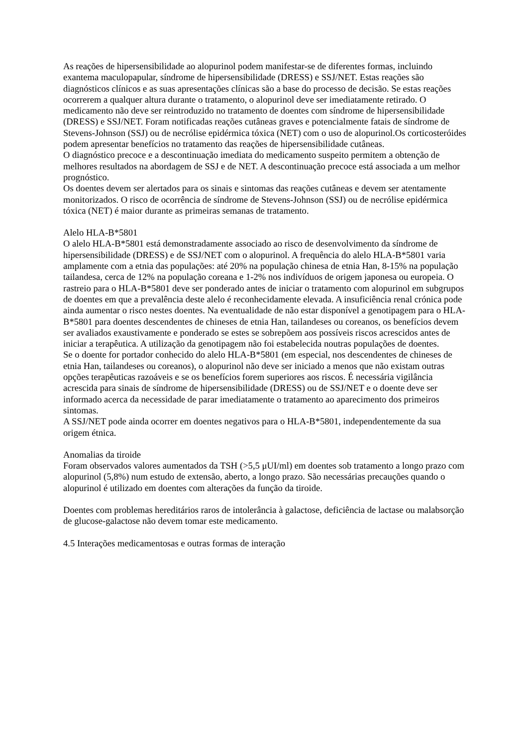As reações de hipersensibilidade ao alopurinol podem manifestar-se de diferentes formas, incluindo exantema maculopapular, síndrome de hipersensibilidade (DRESS) e SSJ/NET. Estas reações são diagnósticos clínicos e as suas apresentações clínicas são a base do processo de decisão. Se estas reações ocorrerem a qualquer altura durante o tratamento, o alopurinol deve ser imediatamente retirado. O medicamento não deve ser reintroduzido no tratamento de doentes com síndrome de hipersensibilidade (DRESS) e SSJ/NET. Foram notificadas reações cutâneas graves e potencialmente fatais de síndrome de Stevens-Johnson (SSJ) ou de necrólise epidérmica tóxica (NET) com o uso de alopurinol.Os corticosteróides podem apresentar benefícios no tratamento das reações de hipersensibilidade cutâneas.
O diagnóstico precoce e a descontinuação imediata do medicamento suspeito permitem a obtenção de melhores resultados na abordagem de SSJ e de NET. A descontinuação precoce está associada a um melhor prognóstico.
Os doentes devem ser alertados para os sinais e sintomas das reações cutâneas e devem ser atentamente monitorizados. O risco de ocorrência de síndrome de Stevens-Johnson (SSJ) ou de necrólise epidérmica tóxica (NET) é maior durante as primeiras semanas de tratamento.
Alelo HLA-B*5801
O alelo HLA-B*5801 está demonstradamente associado ao risco de desenvolvimento da síndrome de hipersensibilidade (DRESS) e de SSJ/NET com o alopurinol. A frequência do alelo HLA-B*5801 varia amplamente com a etnia das populações: até 20% na população chinesa de etnia Han, 8-15% na população tailandesa, cerca de 12% na população coreana e 1-2% nos indivíduos de origem japonesa ou europeia. O rastreio para o HLA-B*5801 deve ser ponderado antes de iniciar o tratamento com alopurinol em subgrupos de doentes em que a prevalência deste alelo é reconhecidamente elevada. A insuficiência renal crónica pode ainda aumentar o risco nestes doentes. Na eventualidade de não estar disponível a genotipagem para o HLA-B*5801 para doentes descendentes de chineses de etnia Han, tailandeses ou coreanos, os benefícios devem ser avaliados exaustivamente e ponderado se estes se sobrepõem aos possíveis riscos acrescidos antes de iniciar a terapêutica. A utilização da genotipagem não foi estabelecida noutras populações de doentes.
Se o doente for portador conhecido do alelo HLA-B*5801 (em especial, nos descendentes de chineses de etnia Han, tailandeses ou coreanos), o alopurinol não deve ser iniciado a menos que não existam outras opções terapêuticas razoáveis e se os benefícios forem superiores aos riscos. É necessária vigilância acrescida para sinais de síndrome de hipersensibilidade (DRESS) ou de SSJ/NET e o doente deve ser informado acerca da necessidade de parar imediatamente o tratamento ao aparecimento dos primeiros sintomas.
A SSJ/NET pode ainda ocorrer em doentes negativos para o HLA-B*5801, independentemente da sua origem étnica.
Anomalias da tiroide
Foram observados valores aumentados da TSH (>5,5 μUI/ml) em doentes sob tratamento a longo prazo com alopurinol (5,8%) num estudo de extensão, aberto, a longo prazo. São necessárias precauções quando o alopurinol é utilizado em doentes com alterações da função da tiroide.
Doentes com problemas hereditários raros de intolerância à galactose, deficiência de lactase ou malabsorção de glucose-galactose não devem tomar este medicamento.
4.5 Interações medicamentosas e outras formas de interação